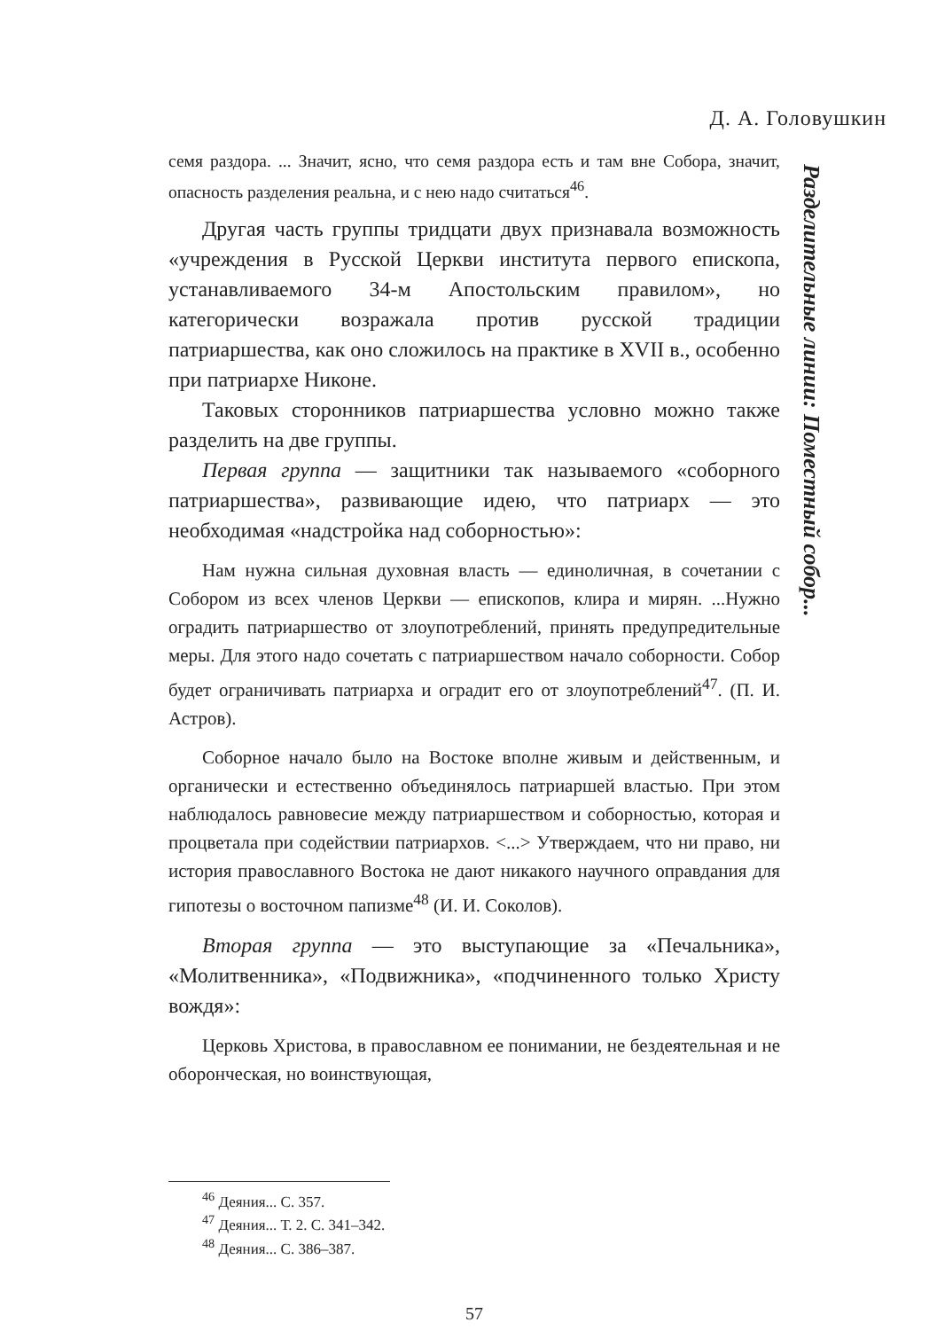Д. А. Головушкин
семя раздора. ... Значит, ясно, что семя раздора есть и там вне Собора, значит, опасность разделения реальна, и с нею надо считаться<sup>46</sup>.
Другая часть группы тридцати двух признавала возможность «учреждения в Русской Церкви института первого епископа, устанавливаемого 34-м Апостольским правилом», но категорически возражала против русской традиции патриаршества, как оно сложилось на практике в XVII в., особенно при патриархе Никоне.
Таковых сторонников патриаршества условно можно также разделить на две группы.
Первая группа — защитники так называемого «соборного патриаршества», развивающие идею, что патриарх — это необходимая «надстройка над соборностью»:
Нам нужна сильная духовная власть — единоличная, в сочетании с Собором из всех членов Церкви — епископов, клира и мирян. ...Нужно оградить патриаршество от злоупотреблений, принять предупредительные меры. Для этого надо сочетать с патриаршеством начало соборности. Собор будет ограничивать патриарха и оградит его от злоупотреблений<sup>47</sup>. (П. И. Астров).
Соборное начало было на Востоке вполне живым и действенным, и органически и естественно объединялось патриаршей властью. При этом наблюдалось равновесие между патриаршеством и соборностью, которая и процветала при содействии патриархов. <...> Утверждаем, что ни право, ни история православного Востока не дают никакого научного оправдания для гипотезы о восточном папизме<sup>48</sup> (И. И. Соколов).
Вторая группа — это выступающие за «Печальника», «Молитвенника», «Подвижника», «подчиненного только Христу вождя»:
Церковь Христова, в православном ее понимании, не бездеятельная и не оборонческая, но воинствующая,
<sup>46</sup> Деяния... С. 357.
<sup>47</sup> Деяния... Т. 2. С. 341–342.
<sup>48</sup> Деяния... С. 386–387.
57
Разделительные линии: Поместный собор...